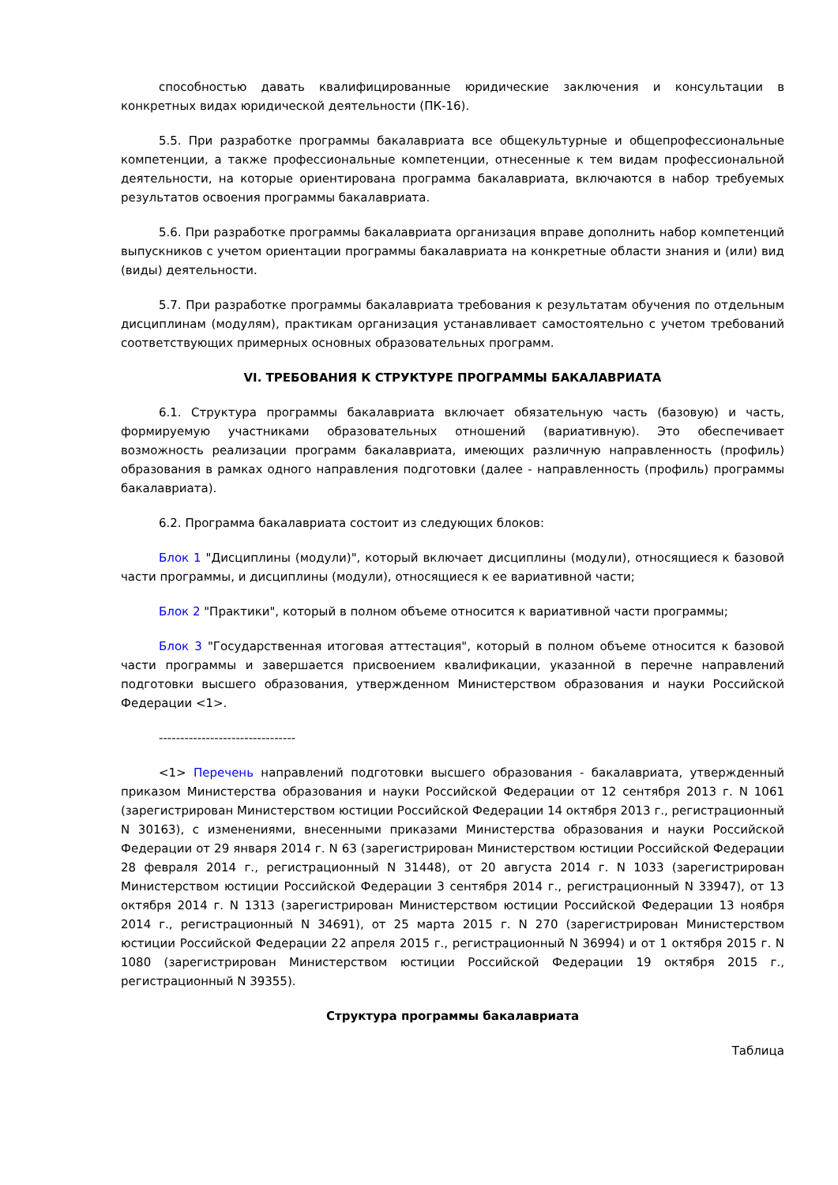способностью давать квалифицированные юридические заключения и консультации в конкретных видах юридической деятельности (ПК-16).
5.5. При разработке программы бакалавриата все общекультурные и общепрофессиональные компетенции, а также профессиональные компетенции, отнесенные к тем видам профессиональной деятельности, на которые ориентирована программа бакалавриата, включаются в набор требуемых результатов освоения программы бакалавриата.
5.6. При разработке программы бакалавриата организация вправе дополнить набор компетенций выпускников с учетом ориентации программы бакалавриата на конкретные области знания и (или) вид (виды) деятельности.
5.7. При разработке программы бакалавриата требования к результатам обучения по отдельным дисциплинам (модулям), практикам организация устанавливает самостоятельно с учетом требований соответствующих примерных основных образовательных программ.
VI. ТРЕБОВАНИЯ К СТРУКТУРЕ ПРОГРАММЫ БАКАЛАВРИАТА
6.1. Структура программы бакалавриата включает обязательную часть (базовую) и часть, формируемую участниками образовательных отношений (вариативную). Это обеспечивает возможность реализации программ бакалавриата, имеющих различную направленность (профиль) образования в рамках одного направления подготовки (далее - направленность (профиль) программы бакалавриата).
6.2. Программа бакалавриата состоит из следующих блоков:
Блок 1 "Дисциплины (модули)", который включает дисциплины (модули), относящиеся к базовой части программы, и дисциплины (модули), относящиеся к ее вариативной части;
Блок 2 "Практики", который в полном объеме относится к вариативной части программы;
Блок 3 "Государственная итоговая аттестация", который в полном объеме относится к базовой части программы и завершается присвоением квалификации, указанной в перечне направлений подготовки высшего образования, утвержденном Министерством образования и науки Российской Федерации <1>.
--------------------------------
<1> Перечень направлений подготовки высшего образования - бакалавриата, утвержденный приказом Министерства образования и науки Российской Федерации от 12 сентября 2013 г. N 1061 (зарегистрирован Министерством юстиции Российской Федерации 14 октября 2013 г., регистрационный N 30163), с изменениями, внесенными приказами Министерства образования и науки Российской Федерации от 29 января 2014 г. N 63 (зарегистрирован Министерством юстиции Российской Федерации 28 февраля 2014 г., регистрационный N 31448), от 20 августа 2014 г. N 1033 (зарегистрирован Министерством юстиции Российской Федерации 3 сентября 2014 г., регистрационный N 33947), от 13 октября 2014 г. N 1313 (зарегистрирован Министерством юстиции Российской Федерации 13 ноября 2014 г., регистрационный N 34691), от 25 марта 2015 г. N 270 (зарегистрирован Министерством юстиции Российской Федерации 22 апреля 2015 г., регистрационный N 36994) и от 1 октября 2015 г. N 1080 (зарегистрирован Министерством юстиции Российской Федерации 19 октября 2015 г., регистрационный N 39355).
Структура программы бакалавриата
Таблица